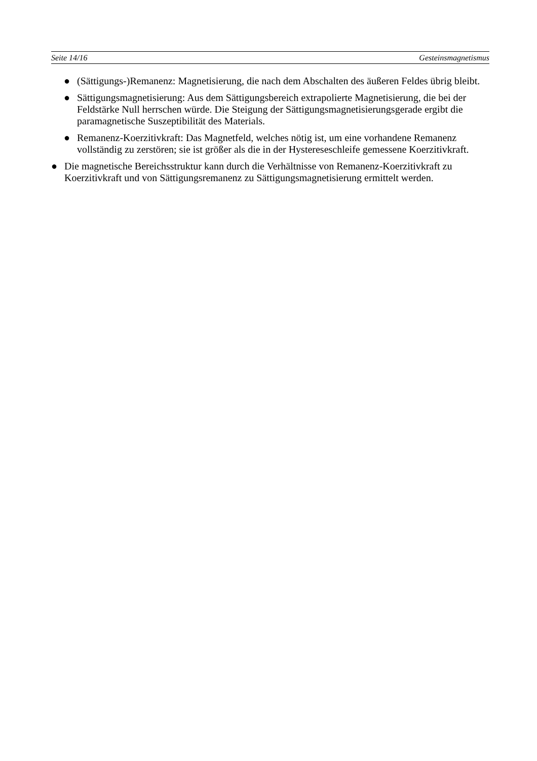Seite 14/16 Gesteinsmagnetismus
● (Sättigungs-)Remanenz: Magnetisierung, die nach dem Abschalten des äußeren Feldes übrig bleibt.
● Sättigungsmagnetisierung: Aus dem Sättigungsbereich extrapolierte Magnetisierung, die bei der Feldstärke Null herrschen würde. Die Steigung der Sättigungsmagnetisierungsgerade ergibt die paramagnetische Suszeptibilität des Materials.
● Remanenz-Koerzitivkraft: Das Magnetfeld, welches nötig ist, um eine vorhandene Remanenz vollständig zu zerstören; sie ist größer als die in der Hystereseschleife gemessene Koerzitivkraft.
● Die magnetische Bereichsstruktur kann durch die Verhältnisse von Remanenz-Koerzitivkraft zu Koerzitivkraft und von Sättigungsremanenz zu Sättigungsmagnetisierung ermittelt werden.